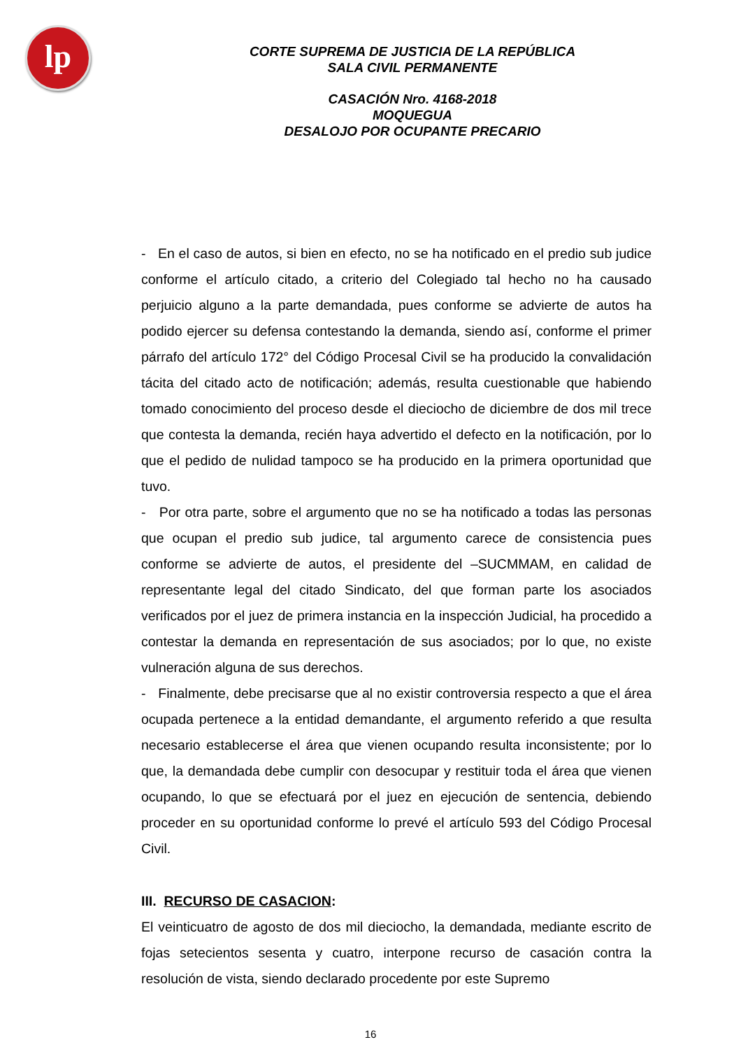lp
CORTE SUPREMA DE JUSTICIA DE LA REPÚBLICA
SALA CIVIL PERMANENTE
CASACIÓN Nro. 4168-2018
MOQUEGUA
DESALOJO POR OCUPANTE PRECARIO
- En el caso de autos, si bien en efecto, no se ha notificado en el predio sub judice conforme el artículo citado, a criterio del Colegiado tal hecho no ha causado perjuicio alguno a la parte demandada, pues conforme se advierte de autos ha podido ejercer su defensa contestando la demanda, siendo así, conforme el primer párrafo del artículo 172° del Código Procesal Civil se ha producido la convalidación tácita del citado acto de notificación; además, resulta cuestionable que habiendo tomado conocimiento del proceso desde el dieciocho de diciembre de dos mil trece que contesta la demanda, recién haya advertido el defecto en la notificación, por lo que el pedido de nulidad tampoco se ha producido en la primera oportunidad que tuvo.
- Por otra parte, sobre el argumento que no se ha notificado a todas las personas que ocupan el predio sub judice, tal argumento carece de consistencia pues conforme se advierte de autos, el presidente del –SUCMMAM, en calidad de representante legal del citado Sindicato, del que forman parte los asociados verificados por el juez de primera instancia en la inspección Judicial, ha procedido a contestar la demanda en representación de sus asociados; por lo que, no existe vulneración alguna de sus derechos.
- Finalmente, debe precisarse que al no existir controversia respecto a que el área ocupada pertenece a la entidad demandante, el argumento referido a que resulta necesario establecerse el área que vienen ocupando resulta inconsistente; por lo que, la demandada debe cumplir con desocupar y restituir toda el área que vienen ocupando, lo que se efectuará por el juez en ejecución de sentencia, debiendo proceder en su oportunidad conforme lo prevé el artículo 593 del Código Procesal Civil.
III. RECURSO DE CASACION:
El veinticuatro de agosto de dos mil dieciocho, la demandada, mediante escrito de fojas setecientos sesenta y cuatro, interpone recurso de casación contra la resolución de vista, siendo declarado procedente por este Supremo
16